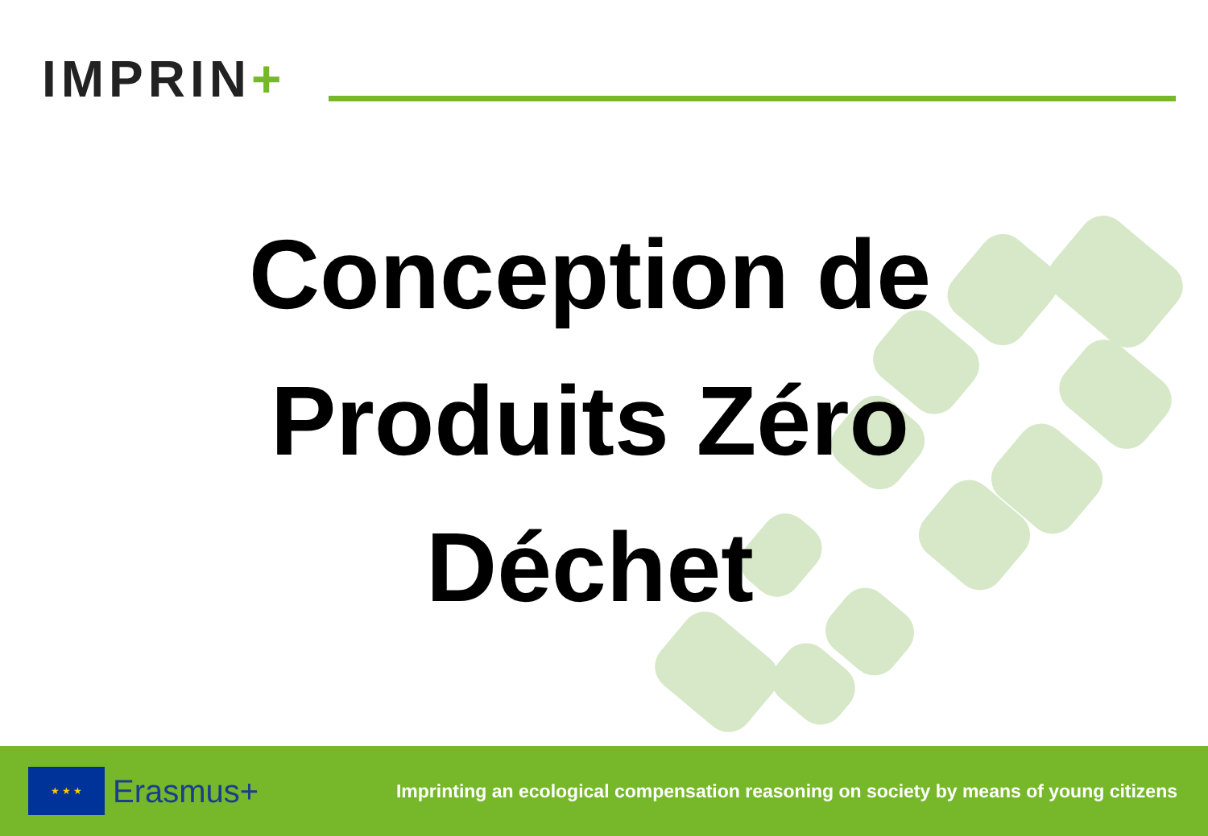IMPRIN+
Conception de
Produits Zéro
Déchet
★ ★ ★
Erasmus+
Imprinting an ecological compensation reasoning on society by means of young citizens